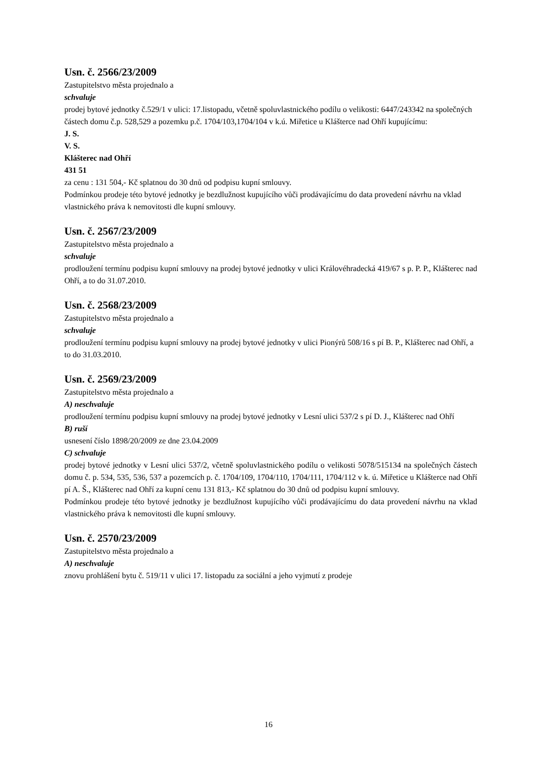Usn. č. 2566/23/2009
Zastupitelstvo města projednalo a
schvaluje
prodej bytové jednotky č.529/1 v ulici: 17.listopadu, včetně spoluvlastnického podílu o velikosti: 6447/243342 na společných částech domu č.p. 528,529 a pozemku p.č. 1704/103,1704/104 v k.ú. Miřetice u Klášterce nad Ohří kupujícímu:
J. S.
V. S.
Klášterec nad Ohří
431 51
za cenu : 131 504,- Kč splatnou do 30 dnů od podpisu kupní smlouvy.
Podmínkou prodeje této bytové jednotky je bezdlužnost kupujícího vůči prodávajícímu do data provedení návrhu na vklad vlastnického práva k nemovitosti dle kupní smlouvy.
Usn. č. 2567/23/2009
Zastupitelstvo města projednalo a
schvaluje
prodloužení termínu podpisu kupní smlouvy na prodej bytové jednotky v ulici Královéhradecká 419/67 s p. P. P., Klášterec nad Ohří, a to do 31.07.2010.
Usn. č. 2568/23/2009
Zastupitelstvo města projednalo a
schvaluje
prodloužení termínu podpisu kupní smlouvy na prodej bytové jednotky v ulici Pionýrů 508/16 s pí B. P., Klášterec nad Ohří, a to do 31.03.2010.
Usn. č. 2569/23/2009
Zastupitelstvo města projednalo a
A) neschvaluje
prodloužení termínu podpisu kupní smlouvy na prodej bytové jednotky v Lesní ulici 537/2 s pí D. J., Klášterec nad Ohří
B) ruší
usnesení číslo 1898/20/2009 ze dne 23.04.2009
C) schvaluje
prodej bytové jednotky v Lesní ulici 537/2, včetně spoluvlastnického podílu o velikosti 5078/515134 na společných částech domu č. p. 534, 535, 536, 537 a pozemcích p. č. 1704/109, 1704/110, 1704/111, 1704/112 v k. ú. Miřetice u Klášterce nad Ohří pí A. Š., Klášterec nad Ohří za kupní cenu 131 813,- Kč splatnou do 30 dnů od podpisu kupní smlouvy.
Podmínkou prodeje této bytové jednotky je bezdlužnost kupujícího vůči prodávajícímu do data provedení návrhu na vklad vlastnického práva k nemovitosti dle kupní smlouvy.
Usn. č. 2570/23/2009
Zastupitelstvo města projednalo a
A) neschvaluje
znovu prohlášení bytu č. 519/11 v ulici 17. listopadu za sociální a jeho vyjmutí z prodeje
16